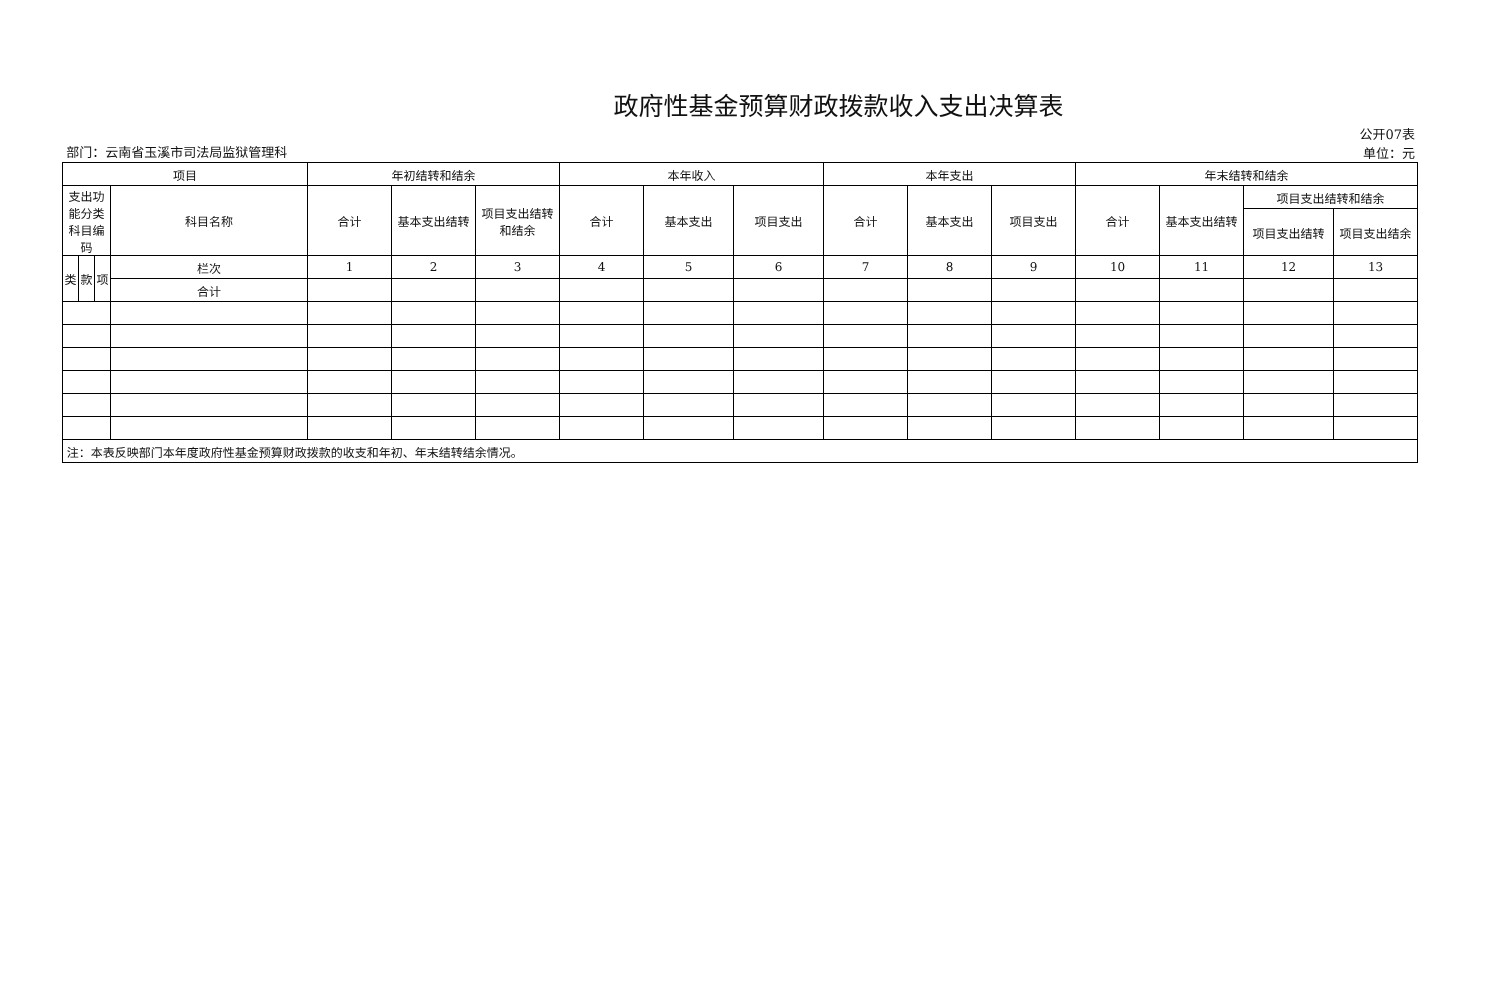政府性基金预算财政拨款收入支出决算表
部门：云南省玉溪市司法局监狱管理科
公开07表
单位：元
| 项目 | | | | 年初结转和结余 | | | 本年收入 | | | 本年支出 | | | 年末结转和结余 | | | |
| --- | --- | --- | --- | --- | --- | --- | --- | --- | --- | --- | --- | --- | --- | --- | --- | --- |
| 支出功能分类科目编码 | | | 科目名称 | 合计 | 基本支出结转 | 项目支出结转和结余 | 合计 | 基本支出 | 项目支出 | 合计 | 基本支出 | 项目支出 | 合计 | 基本支出结转 | 项目支出结转和结余 | |
| | | | | | | | | | | | | | | | 项目支出结转 | 项目支出结余 |
| 类 | 款 | 项 | 栏次 | 1 | 2 | 3 | 4 | 5 | 6 | 7 | 8 | 9 | 10 | 11 | 12 | 13 |
| | | | 合计 | | | | | | | | | | | | | |
| 注：本表反映部门本年度政府性基金预算财政拨款的收支和年初、年末结转结余情况。 | | | | | | | | | | | | | | | | |